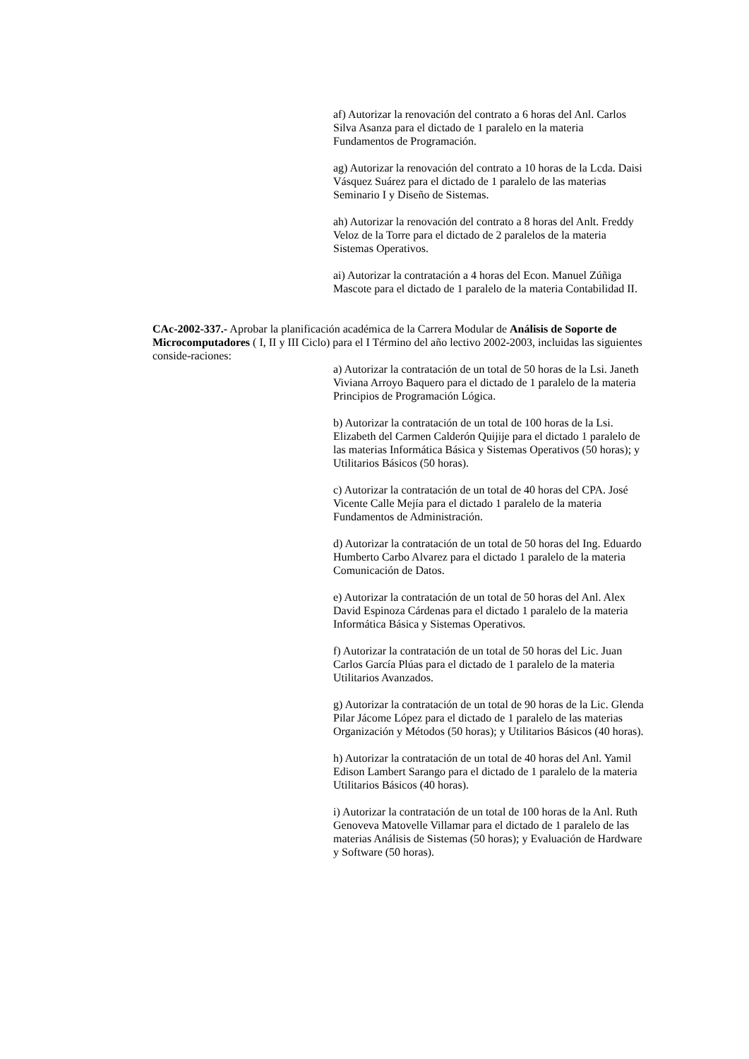af) Autorizar la renovación del contrato a 6 horas del Anl. Carlos Silva Asanza para el dictado de 1 paralelo en la materia Fundamentos de Programación.
ag) Autorizar la renovación del contrato a 10 horas de la Lcda. Daisi Vásquez Suárez para el dictado de 1 paralelo de las materias Seminario I y Diseño de Sistemas.
ah) Autorizar la renovación del contrato a 8 horas del Anlt. Freddy Veloz de la Torre para el dictado de 2 paralelos de la materia Sistemas Operativos.
ai) Autorizar la contratación a 4 horas del Econ. Manuel Zúñiga Mascote para el dictado de 1 paralelo de la materia Contabilidad II.
CAc-2002-337.- Aprobar la planificación académica de la Carrera Modular de Análisis de Soporte de Microcomputadores ( I, II y III Ciclo) para el I Término del año lectivo 2002-2003, incluidas las siguientes conside-raciones:
a) Autorizar la contratación de un total de 50 horas de la Lsi. Janeth Viviana Arroyo Baquero para el dictado de 1 paralelo de la materia Principios de Programación Lógica.
b) Autorizar la contratación de un total de 100 horas de la Lsi. Elizabeth del Carmen Calderón Quijije para el dictado 1 paralelo de las materias Informática Básica y Sistemas Operativos (50 horas); y Utilitarios Básicos (50 horas).
c) Autorizar la contratación de un total de 40 horas del CPA. José Vicente Calle Mejía para el dictado 1 paralelo de la materia Fundamentos de Administración.
d) Autorizar la contratación de un total de 50 horas del Ing. Eduardo Humberto Carbo Alvarez para el dictado 1 paralelo de la materia Comunicación de Datos.
e) Autorizar la contratación de un total de 50 horas del Anl. Alex David Espinoza Cárdenas para el dictado 1 paralelo de la materia Informática Básica y Sistemas Operativos.
f) Autorizar la contratación de un total de 50 horas del Lic. Juan Carlos García Plúas para el dictado de 1 paralelo de la materia Utilitarios Avanzados.
g) Autorizar la contratación de un total de 90 horas de la Lic. Glenda Pilar Jácome López para el dictado de 1 paralelo de las materias Organización y Métodos (50 horas); y Utilitarios Básicos (40 horas).
h) Autorizar la contratación de un total de 40 horas del Anl. Yamil Edison Lambert Sarango para el dictado de 1 paralelo de la materia Utilitarios Básicos (40 horas).
i) Autorizar la contratación de un total de 100 horas de la Anl. Ruth Genoveva Matovelle Villamar para el dictado de 1 paralelo de las materias Análisis de Sistemas (50 horas); y Evaluación de Hardware y Software (50 horas).